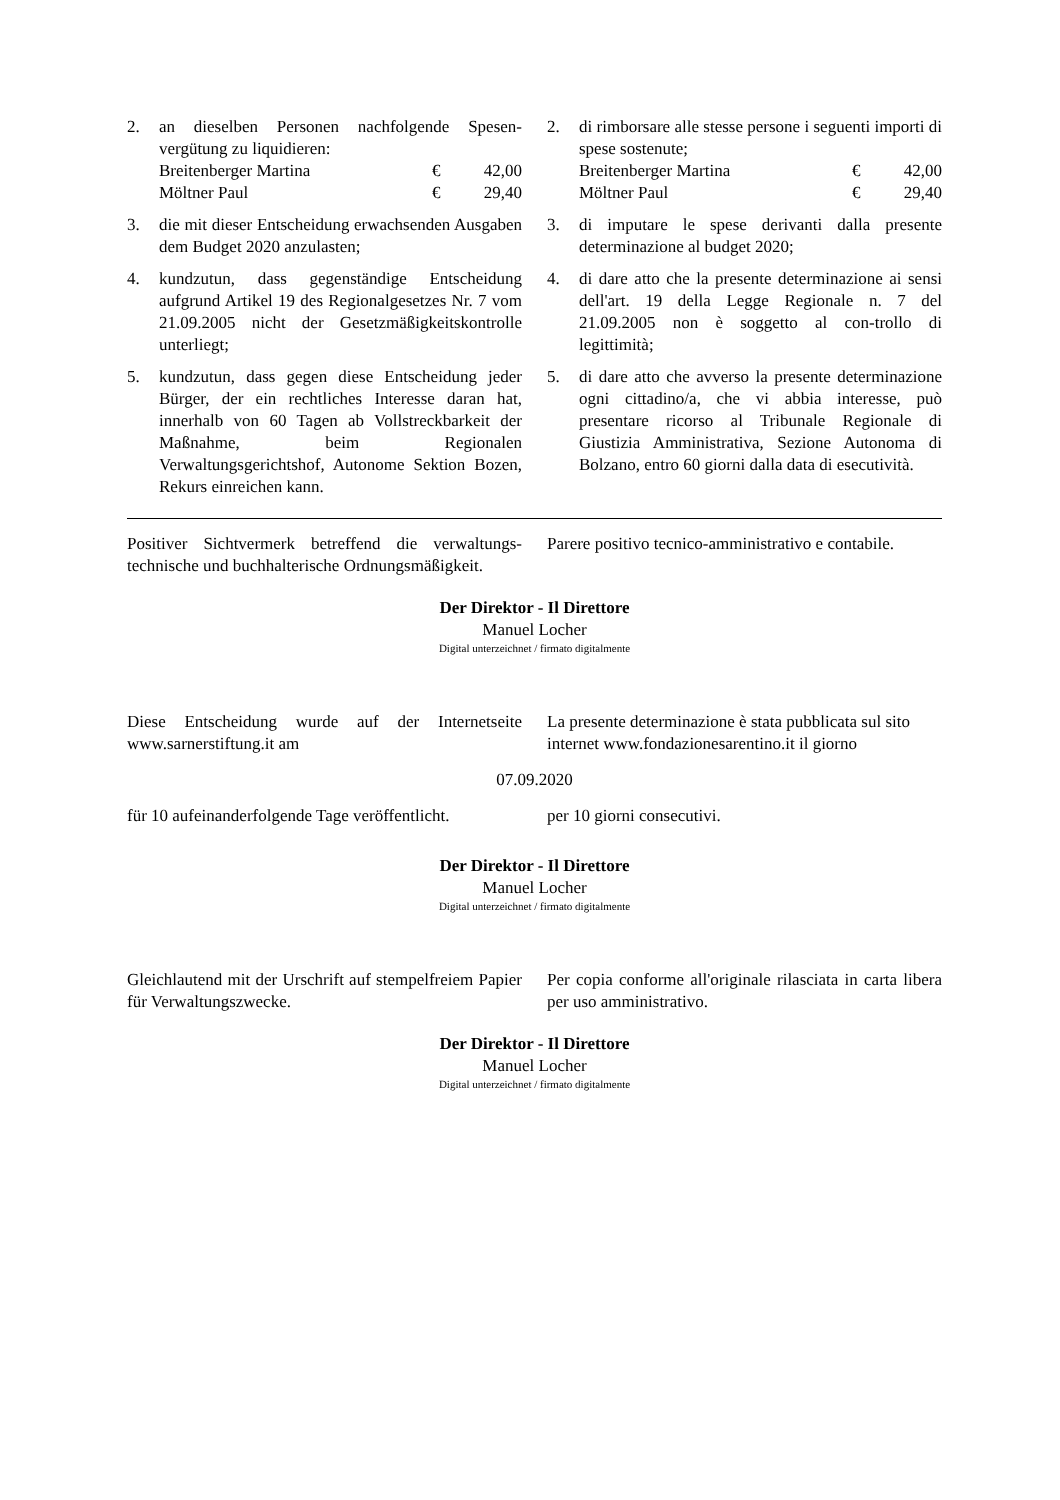2. an dieselben Personen nachfolgende Spesen­vergütung zu liquidieren:
Breitenberger Martina € 42,00
Möltner Paul € 29,40
3. die mit dieser Entscheidung erwachsenden Ausgaben dem Budget 2020 anzulasten;
4. kundzutun, dass gegenständige Entscheidung aufgrund Artikel 19 des Regionalgesetzes Nr. 7 vom 21.09.2005 nicht der Gesetzmäßig­keitskontrolle unterliegt;
5. kundzutun, dass gegen diese Entscheidung jeder Bürger, der ein rechtliches Interesse daran hat, innerhalb von 60 Tagen ab Voll­streckbarkeit der Maßnahme, beim Regio­nalen Verwaltungsgerichtshof, Autonome Sektion Bozen, Rekurs einreichen kann.
2. di rimborsare alle stesse persone i seguenti importi di spese sostenute;
Breitenberger Martina € 42,00
Möltner Paul € 29,40
3. di imputare le spese derivanti dalla presente determinazione al budget 2020;
4. di dare atto che la presente determinazione ai sensi dell'art. 19 della Legge Regionale n. 7 del 21.09.2005 non è soggetto al con-trollo di legittimità;
5. di dare atto che avverso la presente determi­nazione ogni cittadino/a, che vi abbia interes­se, può presentare ricorso al Tribunale Regio­nale di Giustizia Amministrativa, Sezione Autonoma di Bolzano, entro 60 giorni dalla data di esecutività.
Positiver Sichtvermerk betreffend die verwaltungs­technische und buchhalterische Ordnungsmäßigkeit.
Parere positivo tecnico-amministrativo e conta­bile.
Der Direktor - Il Direttore
Manuel Locher
Digital unterzeichnet / firmato digitalmente
Diese Entscheidung wurde auf der Internetseite www.sarnerstiftung.it am
La presente determinazione è stata pubblicata sul sito internet www.fondazionesarentino.it il giorno
07.09.2020
für 10 aufeinanderfolgende Tage veröffentlicht.
per 10 giorni consecutivi.
Der Direktor - Il Direttore
Manuel Locher
Digital unterzeichnet / firmato digitalmente
Gleichlautend mit der Urschrift auf stempelfreiem Papier für Verwaltungszwecke.
Per copia conforme all'originale rilasciata in carta libera per uso amministrativo.
Der Direktor - Il Direttore
Manuel Locher
Digital unterzeichnet / firmato digitalmente